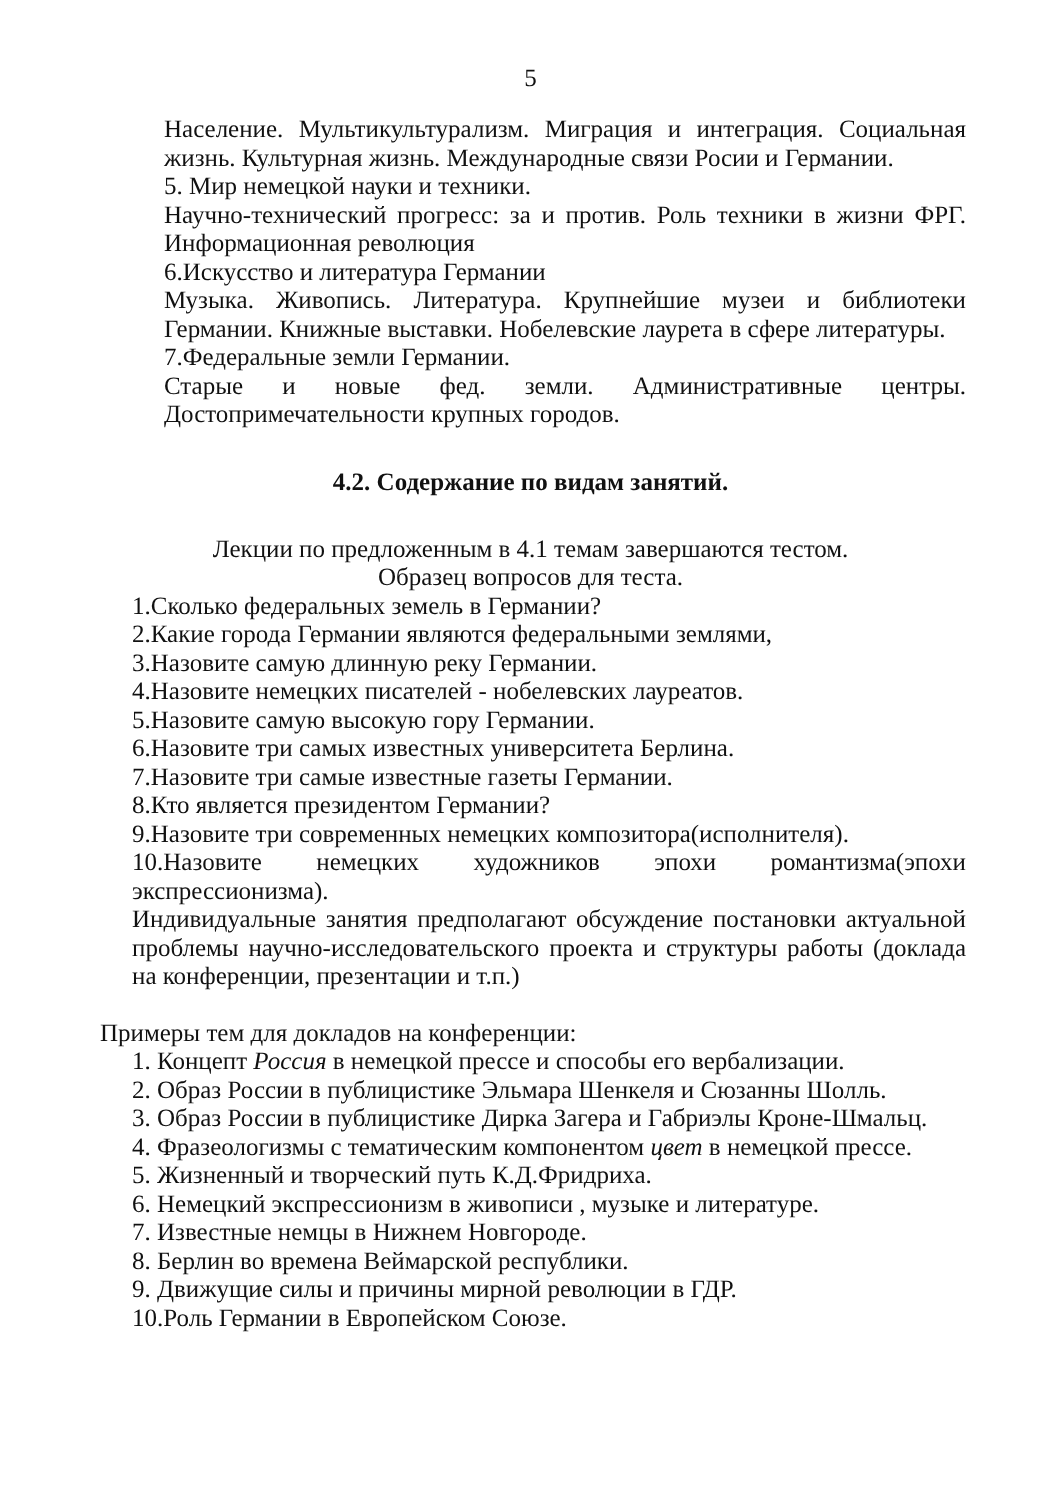5
Население. Мультикультурализм. Миграция и интеграция. Социальная жизнь. Культурная жизнь. Международные связи Росии и Германии.
5. Мир немецкой науки и техники.
Научно-технический прогресс: за и против. Роль техники в жизни ФРГ. Информационная революция
6.Искусство и литература Германии
Музыка. Живопись. Литература. Крупнейшие музеи и библиотеки Германии. Книжные выставки. Нобелевские лаурета в сфере литературы.
7.Федеральные земли Германии.
Старые и новые фед. земли. Административные центры. Достопримечательности крупных городов.
4.2. Содержание по видам занятий.
Лекции по предложенным в 4.1 темам завершаются тестом.
Образец вопросов для теста.
1.Сколько федеральных земель в Германии?
2.Какие города Германии являются федеральными землями,
3.Назовите самую длинную реку Германии.
4.Назовите немецких писателей - нобелевских лауреатов.
5.Назовите самую высокую гору Германии.
6.Назовите три самых известных университета Берлина.
7.Назовите три самые известные газеты Германии.
8.Кто является президентом Германии?
9.Назовите три современных немецких композитора(исполнителя).
10.Назовите немецких художников эпохи романтизма(эпохи экспрессионизма).
Индивидуальные занятия предполагают обсуждение постановки актуальной проблемы научно-исследовательского проекта и структуры работы (доклада на конференции, презентации и т.п.)
Примеры тем для докладов на конференции:
1. Концепт Россия в немецкой прессе и способы его вербализации.
2. Образ России в публицистике Эльмара Шенкеля и Сюзанны Шолль.
3. Образ России в публицистике Дирка Загера и Габриэлы Кроне-Шмальц.
4. Фразеологизмы с тематическим компонентом цвет в немецкой прессе.
5. Жизненный и творческий путь К.Д.Фридриха.
6. Немецкий экспрессионизм в живописи , музыке и литературе.
7. Известные немцы в Нижнем Новгороде.
8. Берлин во времена Веймарской республики.
9. Движущие силы и причины мирной революции в ГДР.
10.Роль Германии в Европейском Союзе.